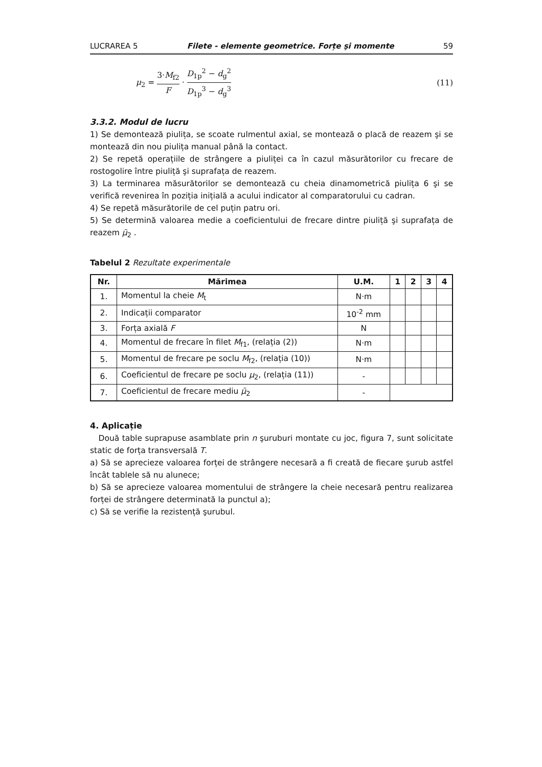LUCRAREA 5 Filete - elemente geometrice. Forțe şi momente 59
μ<sub>2</sub> = 3·M<sub>f2</sub> F · D<sub>1p</sub><sup>2</sup> − d<sub>g</sub><sup>2</sup> D<sub>1p</sub><sup>3</sup> − d<sub>g</sub><sup>3</sup> (11)
3.3.2. Modul de lucru
1) Se demontează piulița, se scoate rulmentul axial, se montează o placă de reazem şi se montează din nou piulița manual până la contact.
2) Se repetă operațiile de strângere a piuliței ca în cazul măsurătorilor cu frecare de rostogolire între piuliță şi suprafața de reazem.
3) La terminarea măsurătorilor se demontează cu cheia dinamometrică piulița 6 şi se verifică revenirea în poziția inițială a acului indicator al comparatorului cu cadran.
4) Se repetă măsurătorile de cel puțin patru ori.
5) Se determină valoarea medie a coeficientului de frecare dintre piuliță şi suprafața de reazem μ̄<sub>2</sub> .
Tabelul 2 Rezultate experimentale
| Nr. | Mărimea | U.M. | 1 | 2 | 3 | 4 |
| --- | --- | --- | --- | --- | --- | --- |
| 1. | Momentul la cheie M<sub>t</sub> | N·m | | | | |
| 2. | Indicații comparator | 10<sup>-2</sup> mm | | | | |
| 3. | Forța axială F | N | | | | |
| 4. | Momentul de frecare în filet M<sub>f1</sub>, (relația (2)) | N·m | | | | |
| 5. | Momentul de frecare pe soclu M<sub>f2</sub>, (relația (10)) | N·m | | | | |
| 6. | Coeficientul de frecare pe soclu μ<sub>2</sub>, (relația (11)) | - | | | | |
| 7. | Coeficientul de frecare mediu μ̄<sub>2</sub> | - | | | | |
4. Aplicație
Două table suprapuse asamblate prin n şuruburi montate cu joc, figura 7, sunt solicitate static de forța transversală T.
a) Să se aprecieze valoarea forței de strângere necesară a fi creată de fiecare şurub astfel încât tablele să nu alunece;
b) Să se aprecieze valoarea momentului de strângere la cheie necesară pentru realizarea forței de strângere determinată la punctul a);
c) Să se verifie la rezistență şurubul.